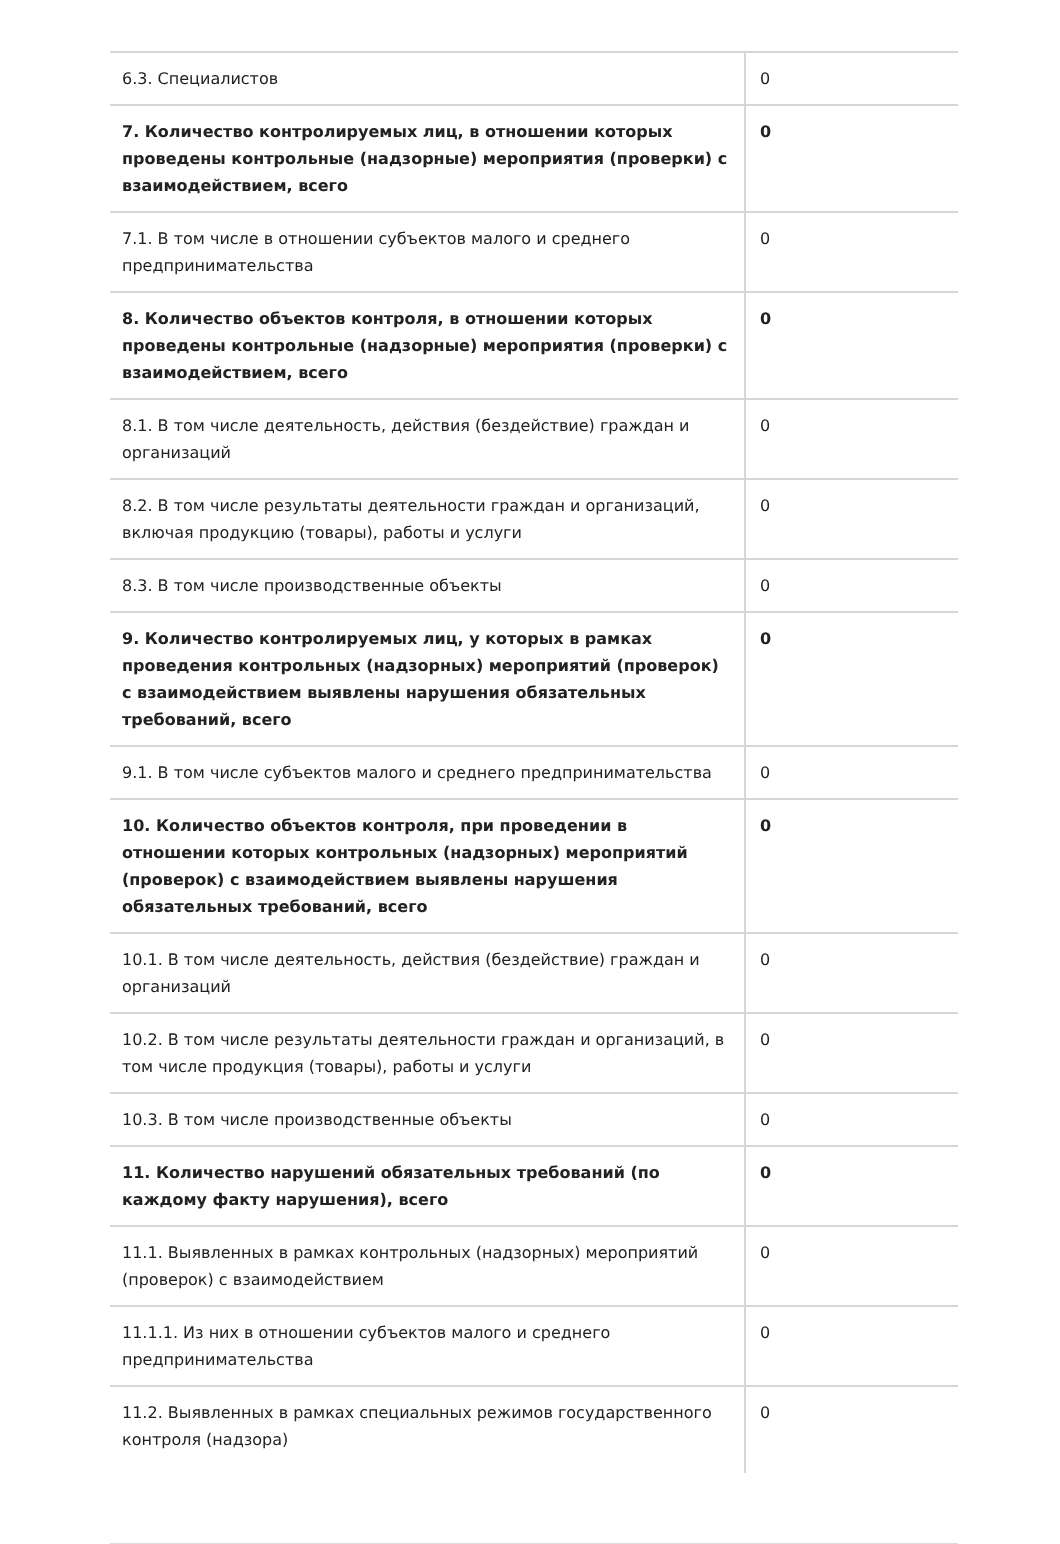| 6.3. Специалистов | 0 |
| 7. Количество контролируемых лиц, в отношении которых проведены контрольные (надзорные) мероприятия (проверки) с взаимодействием, всего | 0 |
| 7.1. В том числе в отношении субъектов малого и среднего предпринимательства | 0 |
| 8. Количество объектов контроля, в отношении которых проведены контрольные (надзорные) мероприятия (проверки) с взаимодействием, всего | 0 |
| 8.1. В том числе деятельность, действия (бездействие) граждан и организаций | 0 |
| 8.2. В том числе результаты деятельности граждан и организаций, включая продукцию (товары), работы и услуги | 0 |
| 8.3. В том числе производственные объекты | 0 |
| 9. Количество контролируемых лиц, у которых в рамках проведения контрольных (надзорных) мероприятий (проверок) с взаимодействием выявлены нарушения обязательных требований, всего | 0 |
| 9.1. В том числе субъектов малого и среднего предпринимательства | 0 |
| 10. Количество объектов контроля, при проведении в отношении которых контрольных (надзорных) мероприятий (проверок) с взаимодействием выявлены нарушения обязательных требований, всего | 0 |
| 10.1. В том числе деятельность, действия (бездействие) граждан и организаций | 0 |
| 10.2. В том числе результаты деятельности граждан и организаций, в том числе продукция (товары), работы и услуги | 0 |
| 10.3. В том числе производственные объекты | 0 |
| 11. Количество нарушений обязательных требований (по каждому факту нарушения), всего | 0 |
| 11.1. Выявленных в рамках контрольных (надзорных) мероприятий (проверок) с взаимодействием | 0 |
| 11.1.1. Из них в отношении субъектов малого и среднего предпринимательства | 0 |
| 11.2. Выявленных в рамках специальных режимов государственного контроля (надзора) | 0 |